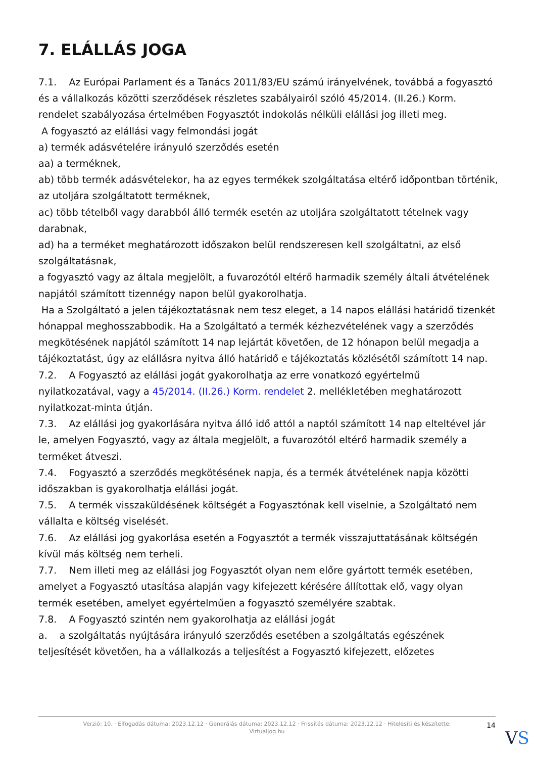7. ELÁLLÁS JOGA
7.1. Az Európai Parlament és a Tanács 2011/83/EU számú irányelvének, továbbá a fogyasztó és a vállalkozás közötti szerződések részletes szabályairól szóló 45/2014. (II.26.) Korm. rendelet szabályozása értelmében Fogyasztót indokolás nélküli elállási jog illeti meg.
A fogyasztó az elállási vagy felmondási jogát
a) termék adásvételére irányuló szerződés esetén
aa) a terméknek,
ab) több termék adásvételekor, ha az egyes termékek szolgáltatása eltérő időpontban történik, az utoljára szolgáltatott terméknek,
ac) több tételből vagy darabból álló termék esetén az utoljára szolgáltatott tételnek vagy darabnak,
ad) ha a terméket meghatározott időszakon belül rendszeresen kell szolgáltatni, az első szolgáltatásnak,
a fogyasztó vagy az általa megjelölt, a fuvarozótól eltérő harmadik személy általi átvételének napjától számított tizennégy napon belül gyakorolhatja.
Ha a Szolgáltató a jelen tájékoztatásnak nem tesz eleget, a 14 napos elállási határidő tizenkét hónappal meghosszabbodik. Ha a Szolgáltató a termék kézhezvételének vagy a szerződés megkötésének napjától számított 14 nap lejártát követően, de 12 hónapon belül megadja a tájékoztatást, úgy az elállásra nyitva álló határidő e tájékoztatás közlésétől számított 14 nap.
7.2. A Fogyasztó az elállási jogát gyakorolhatja az erre vonatkozó egyértelmű nyilatkozatával, vagy a 45/2014. (II.26.) Korm. rendelet 2. mellékletében meghatározott nyilatkozat-minta útján.
7.3. Az elállási jog gyakorlására nyitva álló idő attól a naptól számított 14 nap elteltével jár le, amelyen Fogyasztó, vagy az általa megjelölt, a fuvarozótól eltérő harmadik személy a terméket átveszi.
7.4. Fogyasztó a szerződés megkötésének napja, és a termék átvételének napja közötti időszakban is gyakorolhatja elállási jogát.
7.5. A termék visszaküldésének költségét a Fogyasztónak kell viselnie, a Szolgáltató nem vállalta e költség viselését.
7.6. Az elállási jog gyakorlása esetén a Fogyasztót a termék visszajuttatásának költségén kívül más költség nem terheli.
7.7. Nem illeti meg az elállási jog Fogyasztót olyan nem előre gyártott termék esetében, amelyet a Fogyasztó utasítása alapján vagy kifejezett kérésére állítottak elő, vagy olyan termék esetében, amelyet egyértelműen a fogyasztó személyére szabtak.
7.8. A Fogyasztó szintén nem gyakorolhatja az elállási jogát
a. a szolgáltatás nyújtására irányuló szerződés esetében a szolgáltatás egészének teljesítését követően, ha a vállalkozás a teljesítést a Fogyasztó kifejezett, előzetes
Verzió: 10. · Elfogadás dátuma: 2023.12.12 · Generálás dátuma: 2023.12.12 · Frissítés dátuma: 2023.12.12 · Hitelesíti és készítette: Virtualjog.hu
14
VS